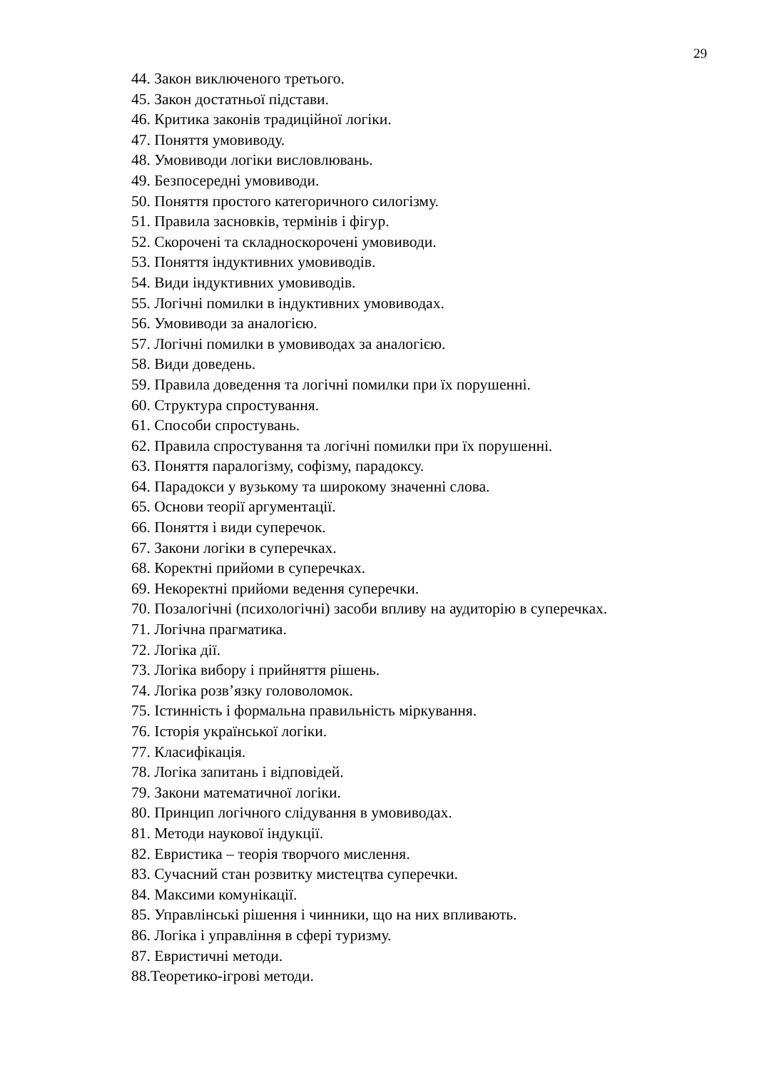29
44. Закон виключеного третього.
45. Закон достатньої підстави.
46. Критика законів традиційної логіки.
47. Поняття умовиводу.
48. Умовиводи логіки висловлювань.
49. Безпосередні умовиводи.
50. Поняття простого категоричного силогізму.
51. Правила засновків, термінів і фігур.
52. Скорочені та складноскорочені умовиводи.
53. Поняття індуктивних умовиводів.
54. Види індуктивних умовиводів.
55. Логічні помилки в індуктивних умовиводах.
56. Умовиводи за аналогією.
57. Логічні помилки в умовиводах за аналогією.
58. Види доведень.
59. Правила доведення та логічні помилки при їх порушенні.
60. Структура спростування.
61. Способи спростувань.
62. Правила спростування та логічні помилки при їх порушенні.
63. Поняття паралогізму, софізму, парадоксу.
64. Парадокси у вузькому та широкому значенні слова.
65. Основи теорії аргументації.
66. Поняття і види суперечок.
67. Закони логіки в суперечках.
68. Коректні прийоми в суперечках.
69. Некоректні прийоми ведення суперечки.
70. Позалогічні (психологічні) засоби впливу на аудиторію в суперечках.
71. Логічна прагматика.
72. Логіка дії.
73. Логіка вибору і прийняття рішень.
74. Логіка розв’язку головоломок.
75. Істинність і формальна правильність міркування.
76. Історія української логіки.
77. Класифікація.
78. Логіка запитань і відповідей.
79. Закони математичної логіки.
80. Принцип логічного слідування в умовиводах.
81. Методи наукової індукції.
82. Евристика – теорія творчого мислення.
83. Сучасний стан розвитку мистецтва суперечки.
84. Максими комунікації.
85. Управлінські рішення і чинники, що на них впливають.
86. Логіка і управління в сфері туризму.
87. Евристичні методи.
88.Теоретико-ігрові методи.